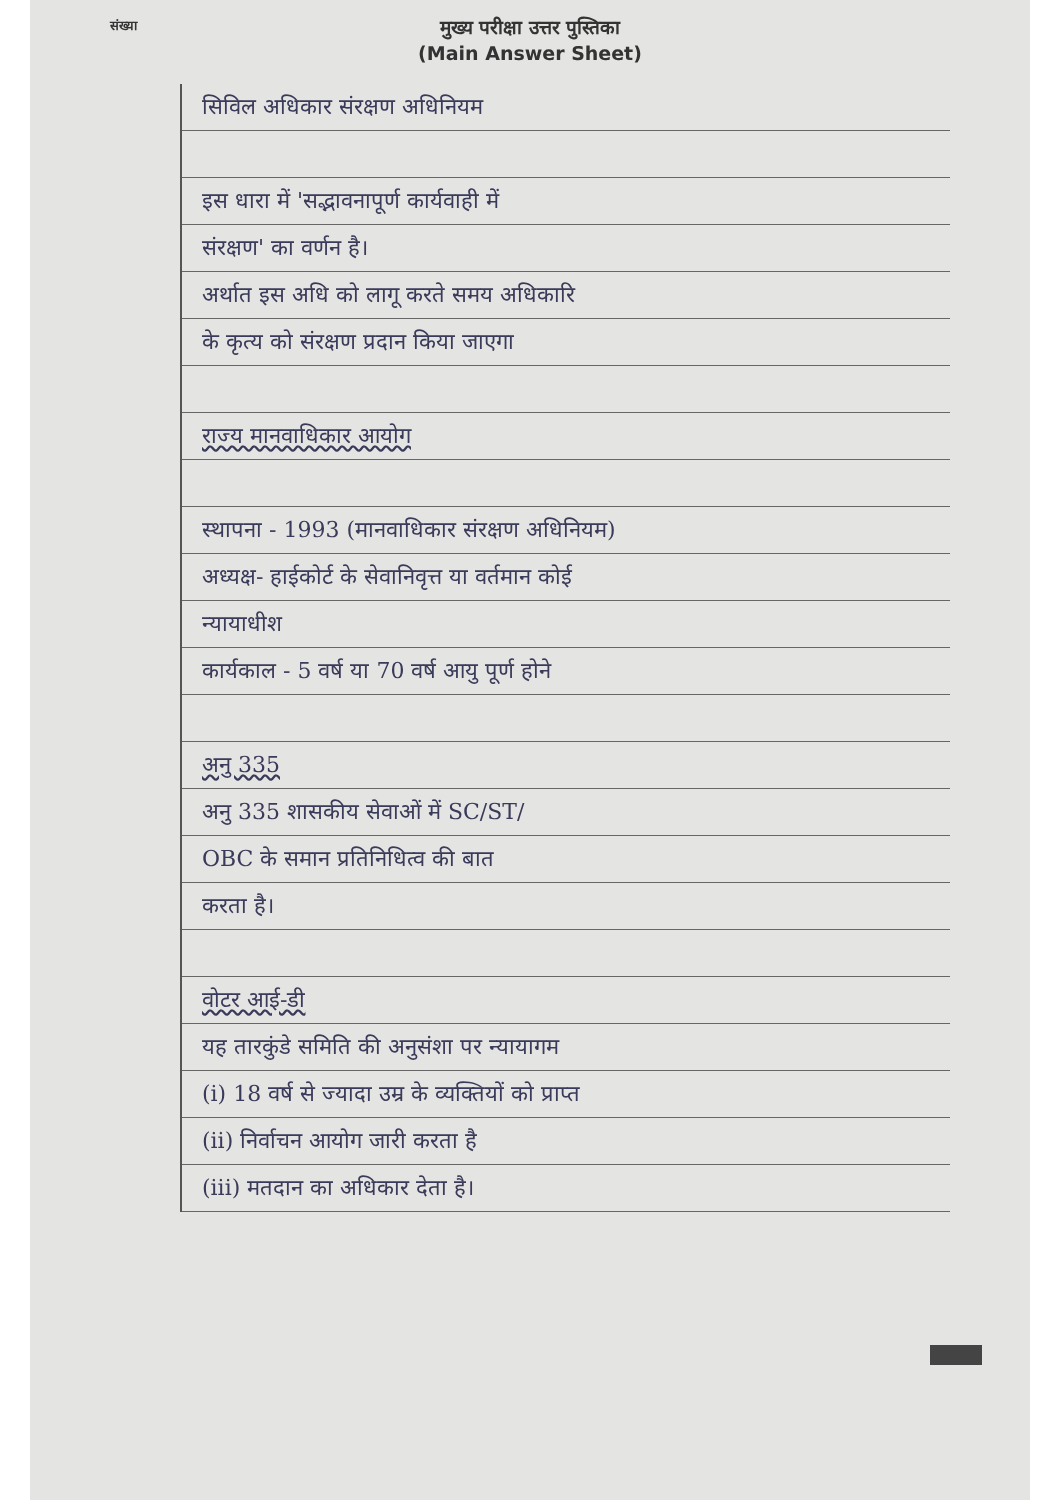संख्या
मुख्य परीक्षा उत्तर पुस्तिका
(Main Answer Sheet)
सिविल अधिकार संरक्षण अधिनियम
इस धारा में 'सद्भावनापूर्ण कार्यवाही में
संरक्षण' का वर्णन है।
अर्थात इस अधि को लागू करते समय अधिकारि
के कृत्य को संरक्षण प्रदान किया जाएगा
राज्य मानवाधिकार आयोग
स्थापना - 1993 (मानवाधिकार संरक्षण अधिनियम)
अध्यक्ष- हाईकोर्ट के सेवानिवृत्त या वर्तमान कोई
न्यायाधीश
कार्यकाल - 5 वर्ष या 70 वर्ष आयु पूर्ण होने
अनु 335
अनु 335 शासकीय सेवाओं में SC/ST/
OBC के समान प्रतिनिधित्व की बात
करता है।
वोटर आई-डी
यह तारकुंडे समिति की अनुसंशा पर न्यायागम
(i) 18 वर्ष से ज्यादा उम्र के व्यक्तियों को प्राप्त
(ii) निर्वाचन आयोग जारी करता है
(iii) मतदान का अधिकार देता है।